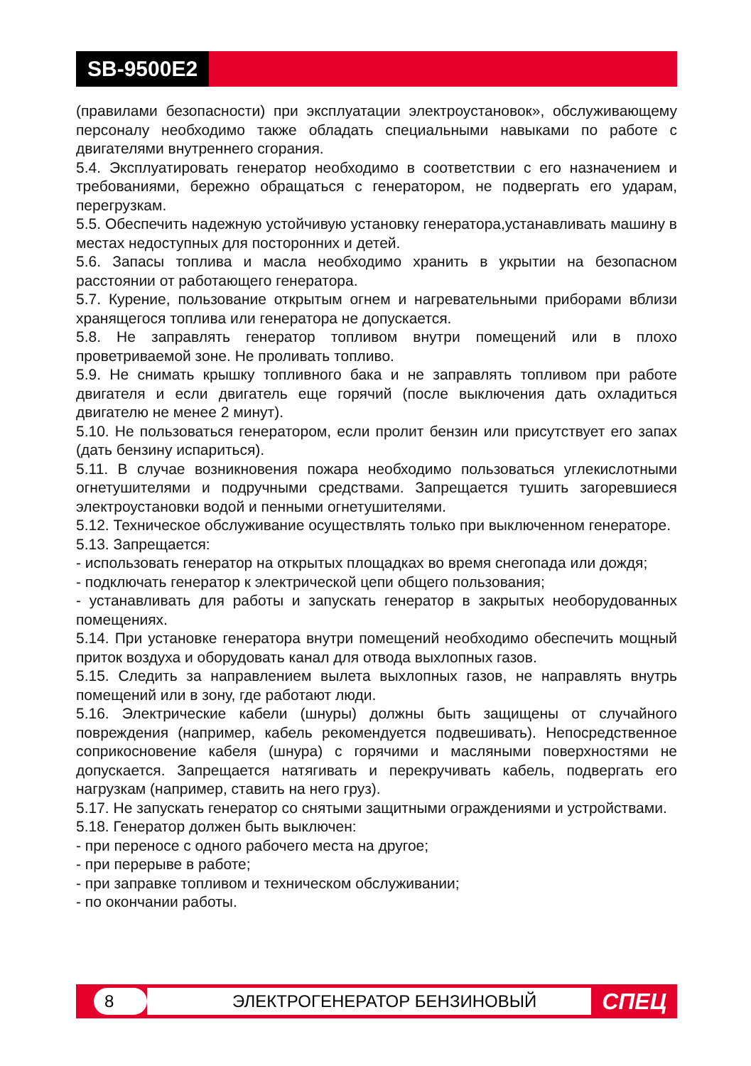SB-9500E2
(правилами безопасности) при эксплуатации электроустановок», обслуживающему персоналу необходимо также обладать специальными навыками по работе с двигателями внутреннего сгорания.
5.4. Эксплуатировать генератор необходимо в соответствии с его назначением и требованиями, бережно обращаться с генератором, не подвергать его ударам, перегрузкам.
5.5. Обеспечить надежную устойчивую установку генератора,устанавливать машину в местах недоступных для посторонних и детей.
5.6. Запасы топлива и масла необходимо хранить в укрытии на безопасном расстоянии от работающего генератора.
5.7. Курение, пользование открытым огнем и нагревательными приборами вблизи хранящегося топлива или генератора не допускается.
5.8. Не заправлять генератор топливом внутри помещений или в плохо проветриваемой зоне. Не проливать топливо.
5.9. Не снимать крышку топливного бака и не заправлять топливом при работе двигателя и если двигатель еще горячий (после выключения дать охладиться двигателю не менее 2 минут).
5.10. Не пользоваться генератором, если пролит бензин или присутствует его запах (дать бензину испариться).
5.11. В случае возникновения пожара необходимо пользоваться углекислотными огнетушителями и подручными средствами. Запрещается тушить загоревшиеся электроустановки водой и пенными огнетушителями.
5.12. Техническое обслуживание осуществлять только при выключенном генераторе.
5.13. Запрещается:
- использовать генератор на открытых площадках во время снегопада или дождя;
- подключать генератор к электрической цепи общего пользования;
- устанавливать для работы и запускать генератор в закрытых необорудованных помещениях.
5.14. При установке генератора внутри помещений необходимо обеспечить мощный приток воздуха и оборудовать канал для отвода выхлопных газов.
5.15. Следить за направлением вылета выхлопных газов, не направлять внутрь помещений или в зону, где работают люди.
5.16. Электрические кабели (шнуры) должны быть защищены от случайного повреждения (например, кабель рекомендуется подвешивать). Непосредственное соприкосновение кабеля (шнура) с горячими и масляными поверхностями не допускается. Запрещается натягивать и перекручивать кабель, подвергать его нагрузкам (например, ставить на него груз).
5.17. Не запускать генератор со снятыми защитными ограждениями и устройствами.
5.18. Генератор должен быть выключен:
- при переносе с одного рабочего места на другое;
- при перерыве в работе;
- при заправке топливом и техническом обслуживании;
- по окончании работы.
8 ЭЛЕКТРОГЕНЕРАТОР БЕНЗИНОВЫЙ
СПЕЦ